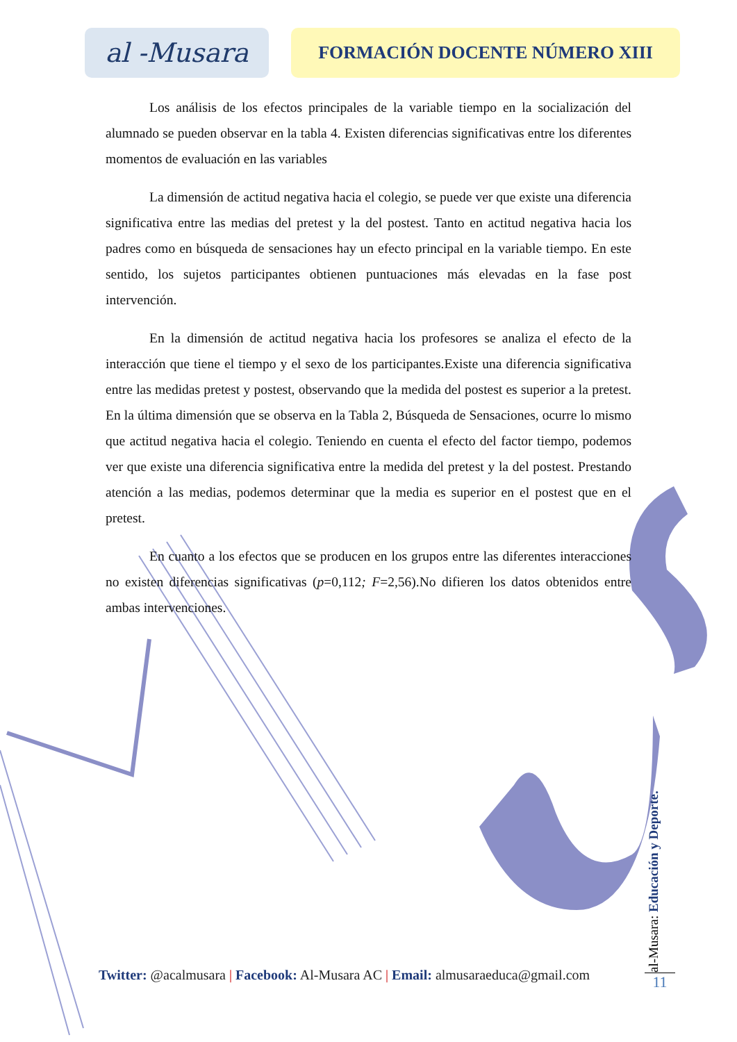al -Musara
FORMACIÓN DOCENTE NÚMERO XIII
Los análisis de los efectos principales de la variable tiempo en la socialización del alumnado se pueden observar en la tabla 4. Existen diferencias significativas entre los diferentes momentos de evaluación en las variables
La dimensión de actitud negativa hacia el colegio, se puede ver que existe una diferencia significativa entre las medias del pretest y la del postest. Tanto en actitud negativa hacia los padres como en búsqueda de sensaciones hay un efecto principal en la variable tiempo. En este sentido, los sujetos participantes obtienen puntuaciones más elevadas en la fase post intervención.
En la dimensión de actitud negativa hacia los profesores se analiza el efecto de la interacción que tiene el tiempo y el sexo de los participantes.Existe una diferencia significativa entre las medidas pretest y postest, observando que la medida del postest es superior a la pretest. En la última dimensión que se observa en la Tabla 2, Búsqueda de Sensaciones, ocurre lo mismo que actitud negativa hacia el colegio. Teniendo en cuenta el efecto del factor tiempo, podemos ver que existe una diferencia significativa entre la medida del pretest y la del postest. Prestando atención a las medias, podemos determinar que la media es superior en el postest que en el pretest.
En cuanto a los efectos que se producen en los grupos entre las diferentes interacciones no existen diferencias significativas (p=0,112; F=2,56).No difieren los datos obtenidos entre ambas intervenciones.
al-Musara: Educación y Deporte.
Twitter: @acalmusara | Facebook: Al-Musara AC | Email: almusaraeduca@gmail.com
11